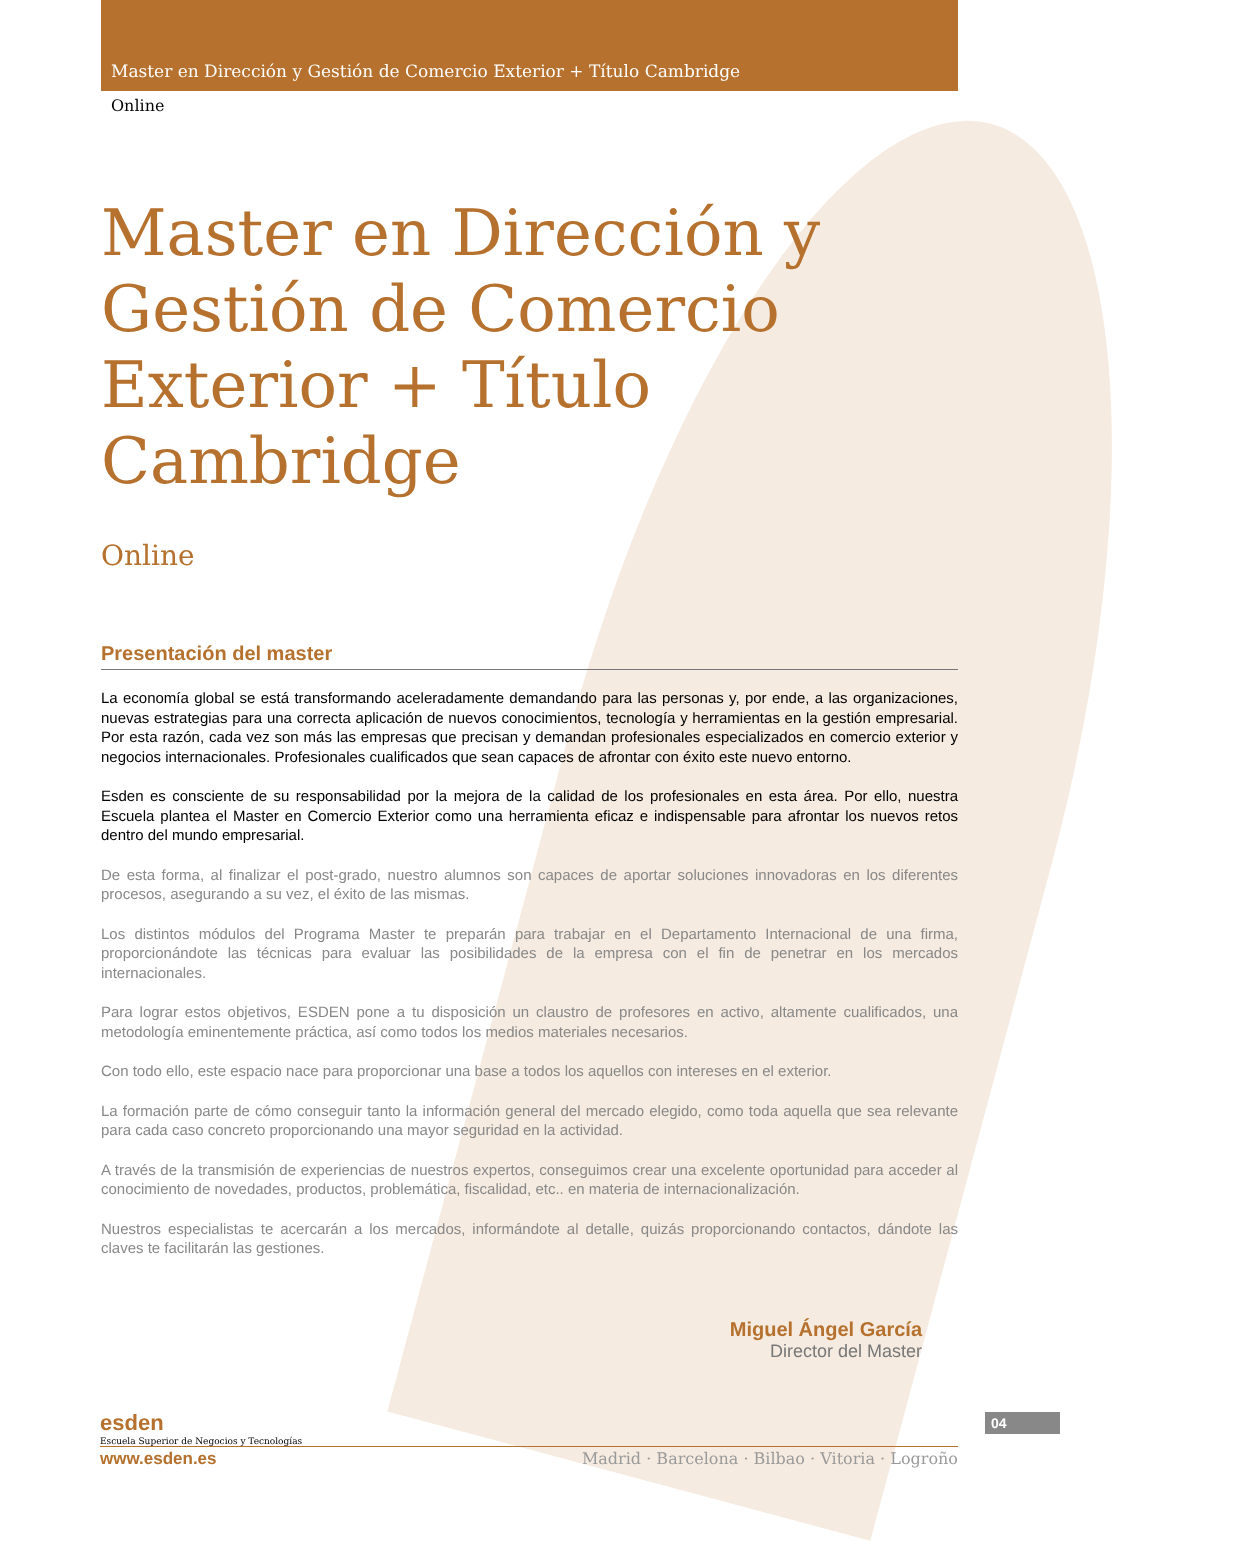Master en Dirección y Gestión de Comercio Exterior + Título Cambridge
Online
Master en Dirección y Gestión de Comercio Exterior + Título Cambridge
Online
Presentación del master
La economía global se está transformando aceleradamente demandando para las personas y, por ende, a las organizaciones, nuevas estrategias para una correcta aplicación de nuevos conocimientos, tecnología y herramientas en la gestión empresarial. Por esta razón, cada vez son más las empresas que precisan y demandan profesionales especializados en comercio exterior y negocios internacionales. Profesionales cualificados que sean capaces de afrontar con éxito este nuevo entorno.
Esden es consciente de su responsabilidad por la mejora de la calidad de los profesionales en esta área. Por ello, nuestra Escuela plantea el Master en Comercio Exterior como una herramienta eficaz e indispensable para afrontar los nuevos retos dentro del mundo empresarial.
De esta forma, al finalizar el post-grado, nuestro alumnos son capaces de aportar soluciones innovadoras en los diferentes procesos, asegurando a su vez, el éxito de las mismas.
Los distintos módulos del Programa Master te preparán para trabajar en el Departamento Internacional de una firma, proporcionándote las técnicas para evaluar las posibilidades de la empresa con el fin de penetrar en los mercados internacionales.
Para lograr estos objetivos, ESDEN pone a tu disposición un claustro de profesores en activo, altamente cualificados, una metodología eminentemente práctica, así como todos los medios materiales necesarios.
Con todo ello, este espacio nace para proporcionar una base a todos los aquellos con intereses en el exterior.
La formación parte de cómo conseguir tanto la información general del mercado elegido, como toda aquella que sea relevante para cada caso concreto proporcionando una mayor seguridad en la actividad.
A través de la transmisión de experiencias de nuestros expertos, conseguimos crear una excelente oportunidad para acceder al conocimiento de novedades, productos, problemática, fiscalidad, etc.. en materia de internacionalización.
Nuestros especialistas te acercarán a los mercados, informándote al detalle, quizás proporcionando contactos, dándote las claves te facilitarán las gestiones.
Miguel Ángel García
Director del Master
esden
Escuela Superior de Negocios y Tecnologías
www.esden.es Madrid · Barcelona · Bilbao · Vitoria · Logroño
04